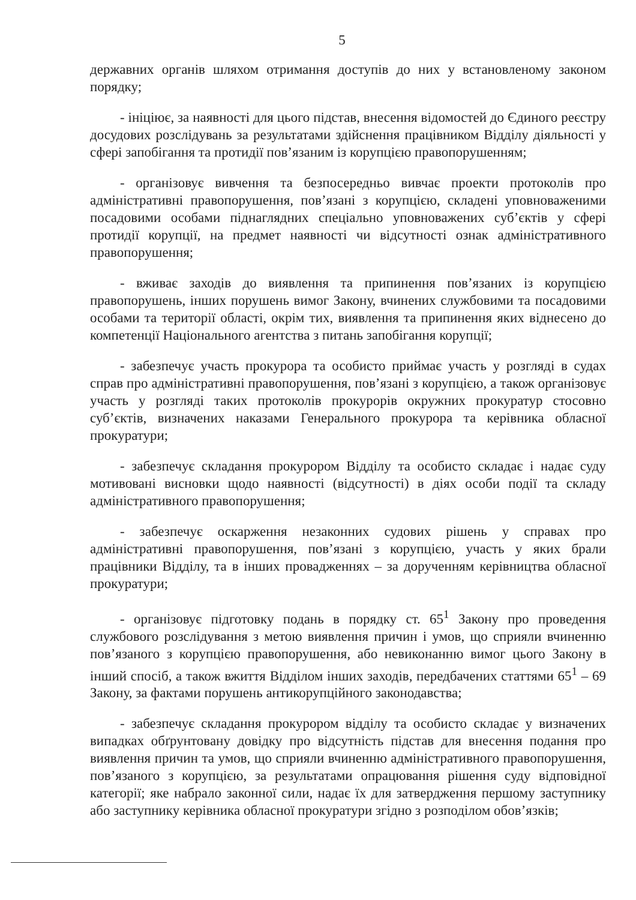5
державних органів шляхом отримання доступів до них у встановленому законом порядку;
- ініціює, за наявності для цього підстав, внесення відомостей до Єдиного реєстру досудових розслідувань за результатами здійснення працівником Відділу діяльності у сфері запобігання та протидії пов’язаним із корупцією правопорушенням;
- організовує вивчення та безпосередньо вивчає проекти протоколів про адміністративні правопорушення, пов’язані з корупцією, складені уповноваженими посадовими особами піднаглядних спеціально уповноважених суб’єктів у сфері протидії корупції, на предмет наявності чи відсутності ознак адміністративного правопорушення;
- вживає заходів до виявлення та припинення пов’язаних із корупцією правопорушень, інших порушень вимог Закону, вчинених службовими та посадовими особами та території області, окрім тих, виявлення та припинення яких віднесено до компетенції Національного агентства з питань запобігання корупції;
- забезпечує участь прокурора та особисто приймає участь у розгляді в судах справ про адміністративні правопорушення, пов’язані з корупцією, а також організовує участь у розгляді таких протоколів прокурорів окружних прокуратур стосовно суб’єктів, визначених наказами Генерального прокурора та керівника обласної прокуратури;
- забезпечує складання прокурором Відділу та особисто складає і надає суду мотивовані висновки щодо наявності (відсутності) в діях особи події та складу адміністративного правопорушення;
- забезпечує оскарження незаконних судових рішень у справах про адміністративні правопорушення, пов’язані з корупцією, участь у яких брали працівники Відділу, та в інших провадженнях – за дорученням керівництва обласної прокуратури;
- організовує підготовку подань в порядку ст. 65<sup>1</sup> Закону про проведення службового розслідування з метою виявлення причин і умов, що сприяли вчиненню пов’язаного з корупцією правопорушення, або невиконанню вимог цього Закону в інший спосіб, а також вжиття Відділом інших заходів, передбачених статтями 65<sup>1</sup> – 69 Закону, за фактами порушень антикорупційного законодавства;
- забезпечує складання прокурором відділу та особисто складає у визначених випадках обґрунтовану довідку про відсутність підстав для внесення подання про виявлення причин та умов, що сприяли вчиненню адміністративного правопорушення, пов’язаного з корупцією, за результатами опрацювання рішення суду відповідної категорії; яке набрало законної сили, надає їх для затвердження першому заступнику або заступнику керівника обласної прокуратури згідно з розподілом обов’язків;